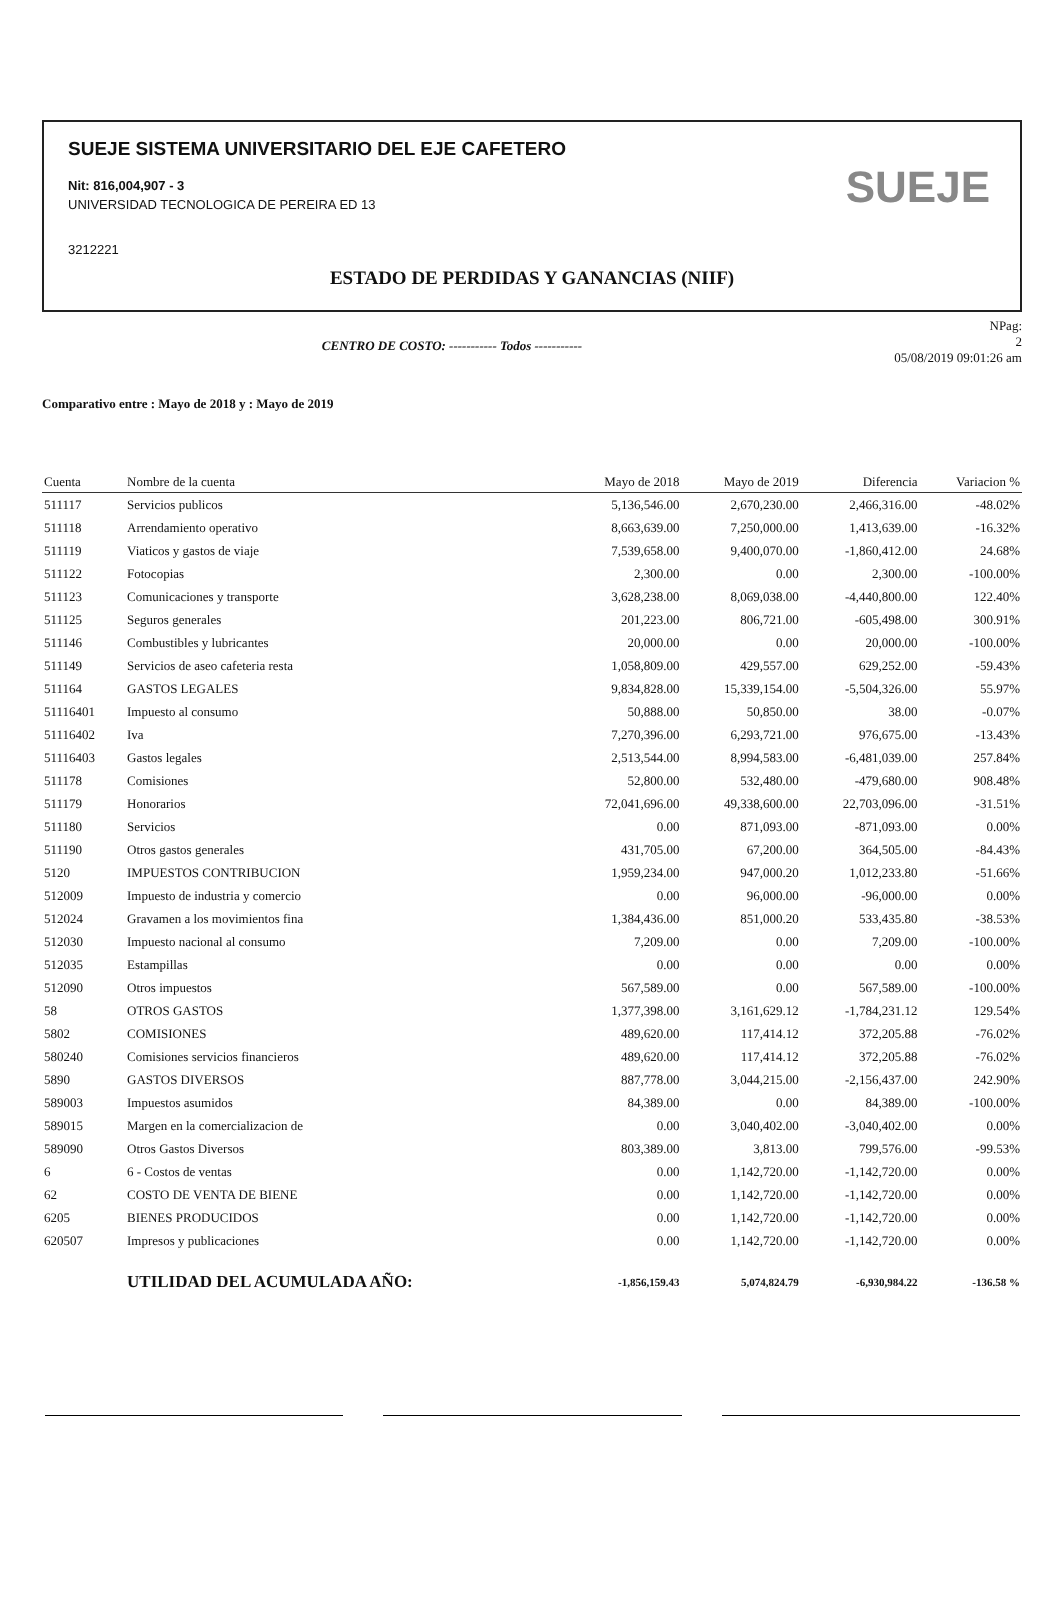SUEJE SISTEMA UNIVERSITARIO DEL EJE CAFETERO
Nit: 816,004,907 - 3
UNIVERSIDAD TECNOLOGICA DE PEREIRA ED 13
3212221
SUEJE
ESTADO DE PERDIDAS Y GANANCIAS (NIIF)
CENTRO DE COSTO: ----------- Todos -----------
NPag:
2
05/08/2019 09:01:26 am
Comparativo entre : Mayo de 2018 y : Mayo de 2019
| Cuenta | Nombre de la cuenta | Mayo de 2018 | Mayo de 2019 | Diferencia | Variacion % |
| --- | --- | --- | --- | --- | --- |
| 511117 | Servicios publicos | 5,136,546.00 | 2,670,230.00 | 2,466,316.00 | -48.02% |
| 511118 | Arrendamiento operativo | 8,663,639.00 | 7,250,000.00 | 1,413,639.00 | -16.32% |
| 511119 | Viaticos y gastos de viaje | 7,539,658.00 | 9,400,070.00 | -1,860,412.00 | 24.68% |
| 511122 | Fotocopias | 2,300.00 | 0.00 | 2,300.00 | -100.00% |
| 511123 | Comunicaciones y transporte | 3,628,238.00 | 8,069,038.00 | -4,440,800.00 | 122.40% |
| 511125 | Seguros generales | 201,223.00 | 806,721.00 | -605,498.00 | 300.91% |
| 511146 | Combustibles y lubricantes | 20,000.00 | 0.00 | 20,000.00 | -100.00% |
| 511149 | Servicios de aseo cafeteria resta | 1,058,809.00 | 429,557.00 | 629,252.00 | -59.43% |
| 511164 | GASTOS LEGALES | 9,834,828.00 | 15,339,154.00 | -5,504,326.00 | 55.97% |
| 51116401 | Impuesto al consumo | 50,888.00 | 50,850.00 | 38.00 | -0.07% |
| 51116402 | Iva | 7,270,396.00 | 6,293,721.00 | 976,675.00 | -13.43% |
| 51116403 | Gastos legales | 2,513,544.00 | 8,994,583.00 | -6,481,039.00 | 257.84% |
| 511178 | Comisiones | 52,800.00 | 532,480.00 | -479,680.00 | 908.48% |
| 511179 | Honorarios | 72,041,696.00 | 49,338,600.00 | 22,703,096.00 | -31.51% |
| 511180 | Servicios | 0.00 | 871,093.00 | -871,093.00 | 0.00% |
| 511190 | Otros gastos generales | 431,705.00 | 67,200.00 | 364,505.00 | -84.43% |
| 5120 | IMPUESTOS CONTRIBUCION | 1,959,234.00 | 947,000.20 | 1,012,233.80 | -51.66% |
| 512009 | Impuesto de industria y comercio | 0.00 | 96,000.00 | -96,000.00 | 0.00% |
| 512024 | Gravamen a los movimientos fina | 1,384,436.00 | 851,000.20 | 533,435.80 | -38.53% |
| 512030 | Impuesto nacional al consumo | 7,209.00 | 0.00 | 7,209.00 | -100.00% |
| 512035 | Estampillas | 0.00 | 0.00 | 0.00 | 0.00% |
| 512090 | Otros impuestos | 567,589.00 | 0.00 | 567,589.00 | -100.00% |
| 58 | OTROS GASTOS | 1,377,398.00 | 3,161,629.12 | -1,784,231.12 | 129.54% |
| 5802 | COMISIONES | 489,620.00 | 117,414.12 | 372,205.88 | -76.02% |
| 580240 | Comisiones servicios financieros | 489,620.00 | 117,414.12 | 372,205.88 | -76.02% |
| 5890 | GASTOS DIVERSOS | 887,778.00 | 3,044,215.00 | -2,156,437.00 | 242.90% |
| 589003 | Impuestos asumidos | 84,389.00 | 0.00 | 84,389.00 | -100.00% |
| 589015 | Margen en la comercializacion de | 0.00 | 3,040,402.00 | -3,040,402.00 | 0.00% |
| 589090 | Otros Gastos Diversos | 803,389.00 | 3,813.00 | 799,576.00 | -99.53% |
| 6 | 6 - Costos de ventas | 0.00 | 1,142,720.00 | -1,142,720.00 | 0.00% |
| 62 | COSTO DE VENTA DE BIENE | 0.00 | 1,142,720.00 | -1,142,720.00 | 0.00% |
| 6205 | BIENES PRODUCIDOS | 0.00 | 1,142,720.00 | -1,142,720.00 | 0.00% |
| 620507 | Impresos y publicaciones | 0.00 | 1,142,720.00 | -1,142,720.00 | 0.00% |
| | UTILIDAD DEL ACUMULADA AÑO: | -1,856,159.43 | 5,074,824.79 | -6,930,984.22 | -136.58 % |